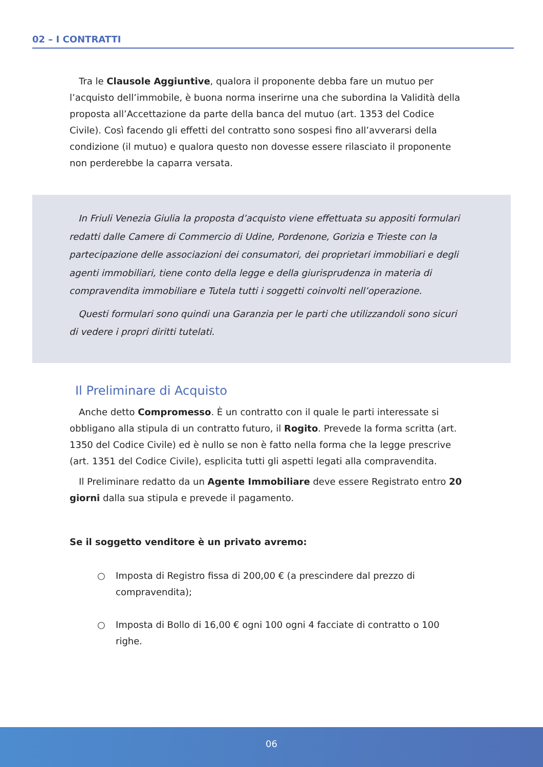02 – I CONTRATTI
Tra le Clausole Aggiuntive, qualora il proponente debba fare un mutuo per l’acquisto dell’immobile, è buona norma inserirne una che subordina la Validità della proposta all’Accettazione da parte della banca del mutuo (art. 1353 del Codice Civile). Così facendo gli effetti del contratto sono sospesi fino all’avverarsi della condizione (il mutuo) e qualora questo non dovesse essere rilasciato il proponente non perderebbe la caparra versata.
In Friuli Venezia Giulia la proposta d’acquisto viene effettuata su appositi formulari redatti dalle Camere di Commercio di Udine, Pordenone, Gorizia e Trieste con la partecipazione delle associazioni dei consumatori, dei proprietari immobiliari e degli agenti immobiliari, tiene conto della legge e della giurisprudenza in materia di compravendita immobiliare e Tutela tutti i soggetti coinvolti nell’operazione.
Questi formulari sono quindi una Garanzia per le parti che utilizzandoli sono sicuri di vedere i propri diritti tutelati.
Il Preliminare di Acquisto
Anche detto Compromesso. È un contratto con il quale le parti interessate si obbligano alla stipula di un contratto futuro, il Rogito. Prevede la forma scritta (art. 1350 del Codice Civile) ed è nullo se non è fatto nella forma che la legge prescrive (art. 1351 del Codice Civile), esplicita tutti gli aspetti legati alla compravendita.
Il Preliminare redatto da un Agente Immobiliare deve essere Registrato entro 20 giorni dalla sua stipula e prevede il pagamento.
Se il soggetto venditore è un privato avremo:
○ Imposta di Registro fissa di 200,00 € (a prescindere dal prezzo di compravendita);
○ Imposta di Bollo di 16,00 € ogni 100 ogni 4 facciate di contratto o 100 righe.
06